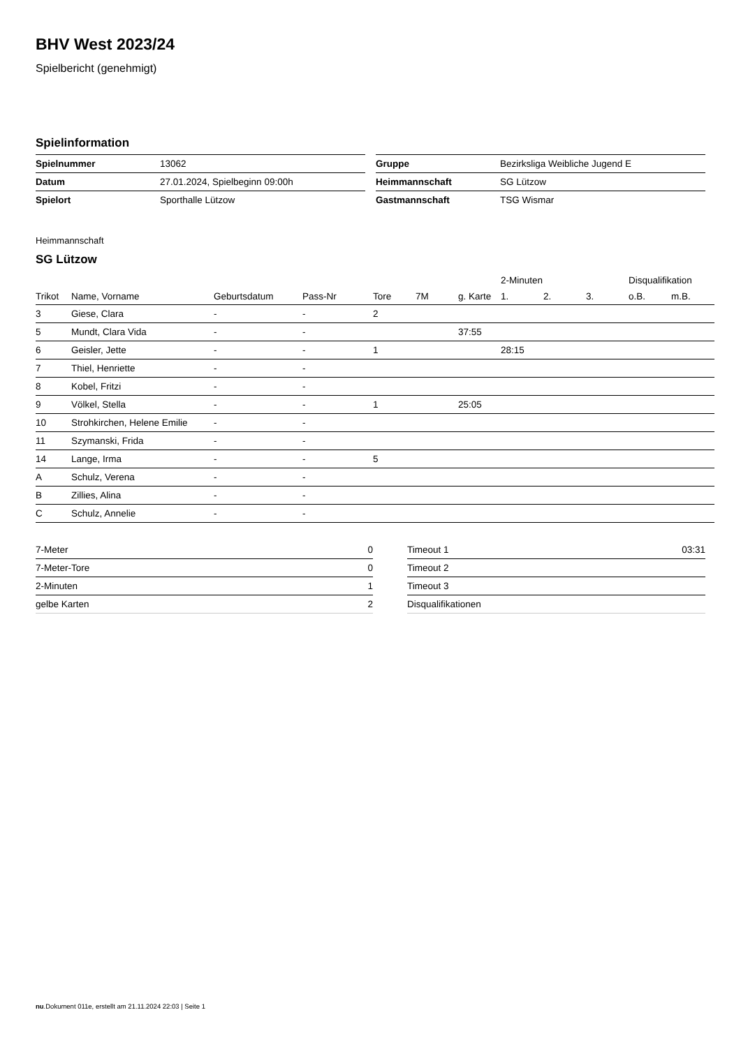BHV West 2023/24
Spielbericht (genehmigt)
Spielinformation
| Spielnummer | 13062 |
| Datum | 27.01.2024, Spielbeginn 09:00h |
| Spielort | Sporthalle Lützow |
| Gruppe | Bezirksliga Weibliche Jugend E |
| Heimmannschaft | SG Lützow |
| Gastmannschaft | TSG Wismar |
Heimmannschaft
SG Lützow
| | | | | | | | 2-Minuten | | | Disqualifikation | |
| --- | --- | --- | --- | --- | --- | --- | --- | --- | --- | --- | --- |
| Trikot | Name, Vorname | Geburtsdatum | Pass-Nr | Tore | 7M | g. Karte | 1. | 2. | 3. | o.B. | m.B. |
| 3 | Giese, Clara | - | - | 2 | | | | | | | |
| 5 | Mundt, Clara Vida | - | - | | | 37:55 | | | | | |
| 6 | Geisler, Jette | - | - | 1 | | | 28:15 | | | | |
| 7 | Thiel, Henriette | - | - | | | | | | | | |
| 8 | Kobel, Fritzi | - | - | | | | | | | | |
| 9 | Völkel, Stella | - | - | 1 | | 25:05 | | | | | |
| 10 | Strohkirchen, Helene Emilie | - | - | | | | | | | | |
| 11 | Szymanski, Frida | - | - | | | | | | | | |
| 14 | Lange, Irma | - | - | 5 | | | | | | | |
| A | Schulz, Verena | - | - | | | | | | | | |
| B | Zillies, Alina | - | - | | | | | | | | |
| C | Schulz, Annelie | - | - | | | | | | | | |
| 7-Meter | 0 |
| 7-Meter-Tore | 0 |
| 2-Minuten | 1 |
| gelbe Karten | 2 |
| Timeout 1 | 03:31 |
| Timeout 2 | |
| Timeout 3 | |
| Disqualifikationen | |
nu.Dokument 011e, erstellt am 21.11.2024 22:03 | Seite 1